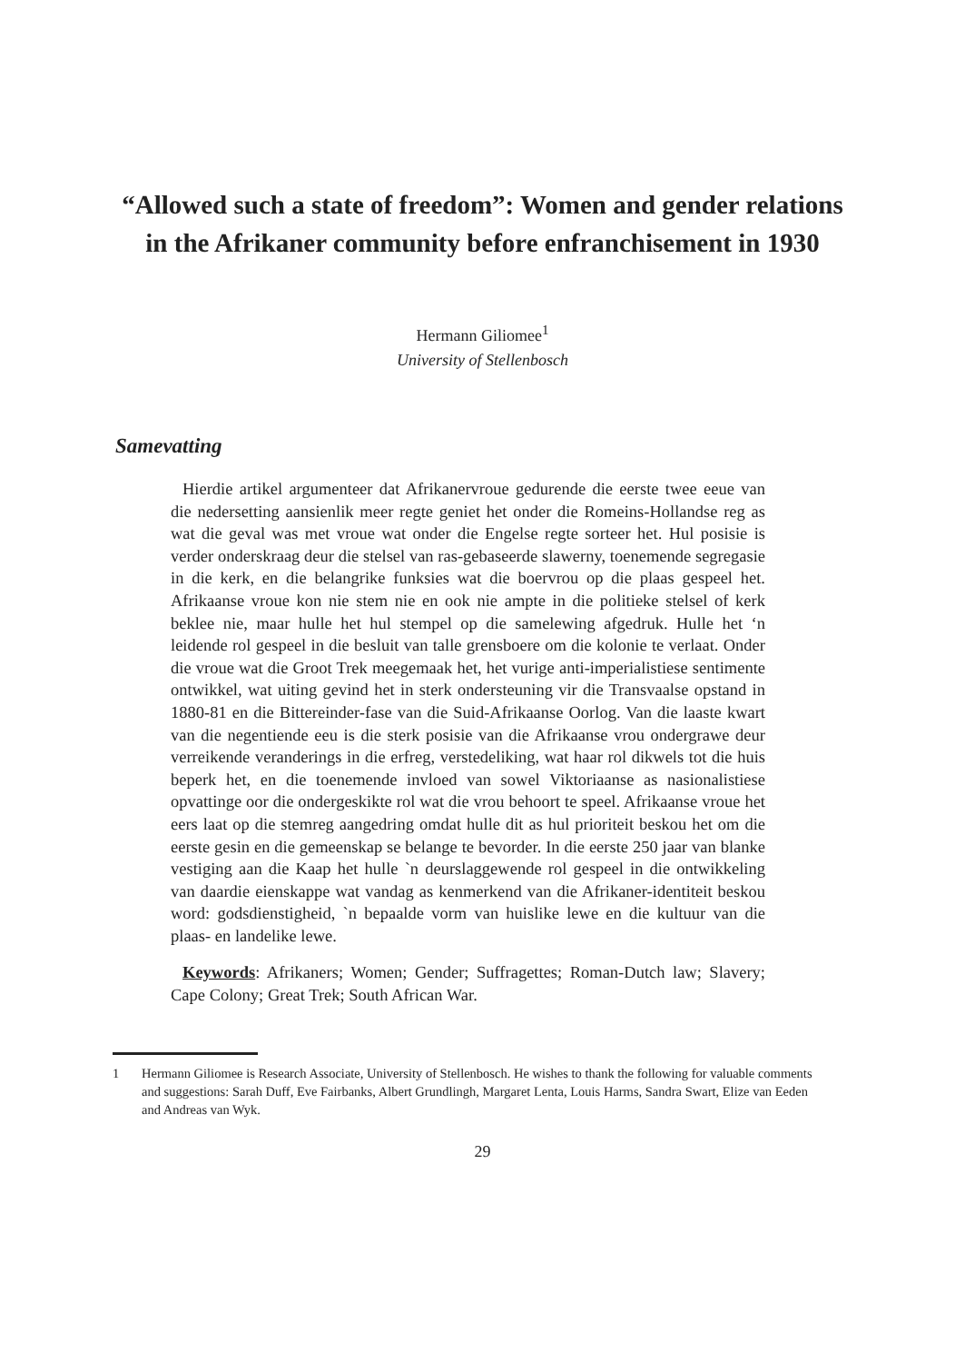“Allowed such a state of freedom”: Women and gender relations in the Afrikaner community before enfranchisement in 1930
Hermann Giliomee<sup>1</sup>
University of Stellenbosch
Samevatting
Hierdie artikel argumenteer dat Afrikanervroue gedurende die eerste twee eeue van die nedersetting aansienlik meer regte geniet het onder die Romeins-Hollandse reg as wat die geval was met vroue wat onder die Engelse regte sorteer het. Hul posisie is verder onderskraag deur die stelsel van ras-gebaseerde slawerny, toenemende segregasie in die kerk, en die belangrike funksies wat die boervrou op die plaas gespeel het. Afrikaanse vroue kon nie stem nie en ook nie ampte in die politieke stelsel of kerk beklee nie, maar hulle het hul stempel op die samelewing afgedruk. Hulle het ‘n leidende rol gespeel in die besluit van talle grensboere om die kolonie te verlaat. Onder die vroue wat die Groot Trek meegemaak het, het vurige anti-imperialistiese sentimente ontwikkel, wat uiting gevind het in sterk ondersteuning vir die Transvaalse opstand in 1880-81 en die Bittereinder-fase van die Suid-Afrikaanse Oorlog. Van die laaste kwart van die negentiende eeu is die sterk posisie van die Afrikaanse vrou ondergrawe deur verreikende veranderings in die erfreg, verstedeliking, wat haar rol dikwels tot die huis beperk het, en die toenemende invloed van sowel Viktoriaanse as nasionalistiese opvattinge oor die ondergeskikte rol wat die vrou behoort te speel. Afrikaanse vroue het eers laat op die stemreg aangedring omdat hulle dit as hul prioriteit beskou het om die eerste gesin en die gemeenskap se belange te bevorder. In die eerste 250 jaar van blanke vestiging aan die Kaap het hulle `n deurslaggewende rol gespeel in die ontwikkeling van daardie eienskappe wat vandag as kenmerkend van die Afrikaner-identiteit beskou word: godsdienstigheid, `n bepaalde vorm van huislike lewe en die kultuur van die plaas- en landelike lewe.
Keywords: Afrikaners; Women; Gender; Suffragettes; Roman-Dutch law; Slavery; Cape Colony; Great Trek; South African War.
1 Hermann Giliomee is Research Associate, University of Stellenbosch. He wishes to thank the following for valuable comments and suggestions: Sarah Duff, Eve Fairbanks, Albert Grundlingh, Margaret Lenta, Louis Harms, Sandra Swart, Elize van Eeden and Andreas van Wyk.
29